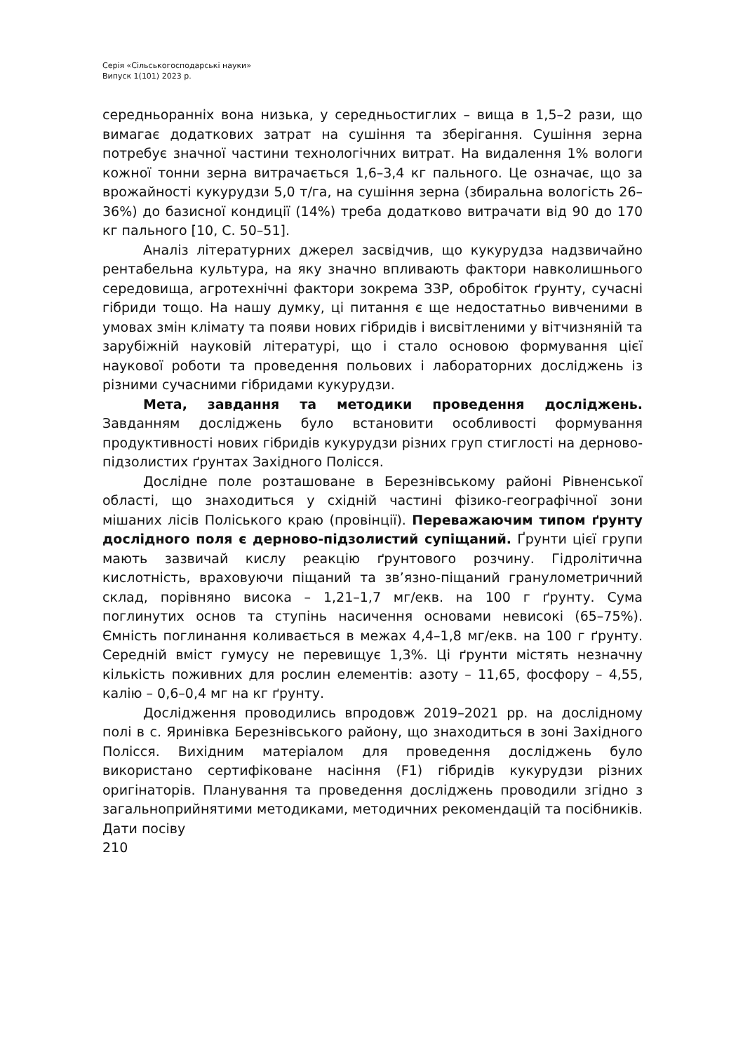Серія «Сільськогосподарські науки»
Випуск 1(101) 2023 р.
середньоранніх вона низька, у середньостиглих – вища в 1,5–2 рази, що вимагає додаткових затрат на сушіння та зберігання. Сушіння зерна потребує значної частини технологічних витрат. На видалення 1% вологи кожної тонни зерна витрачається 1,6–3,4 кг пального. Це означає, що за врожайності кукурудзи 5,0 т/га, на сушіння зерна (збиральна вологість 26–36%) до базисної кондиції (14%) треба додатково витрачати від 90 до 170 кг пального [10, С. 50–51].
Аналіз літературних джерел засвідчив, що кукурудза надзвичайно рентабельна культура, на яку значно впливають фактори навколишнього середовища, агротехнічні фактори зокрема ЗЗР, обробіток ґрунту, сучасні гібриди тощо. На нашу думку, ці питання є ще недостатньо вивченими в умовах змін клімату та появи нових гібридів і висвітленими у вітчизняній та зарубіжній науковій літературі, що і стало основою формування цієї наукової роботи та проведення польових і лабораторних досліджень із різними сучасними гібридами кукурудзи.
Мета, завдання та методики проведення досліджень. Завданням досліджень було встановити особливості формування продуктивності нових гібридів кукурудзи різних груп стиглості на дерново-підзолистих ґрунтах Західного Полісся.
Дослідне поле розташоване в Березнівському районі Рівненської області, що знаходиться у східній частині фізико-географічної зони мішаних лісів Поліського краю (провінції). Переважаючим типом ґрунту дослідного поля є дерново-підзолистий супіщаний. Ґрунти цієї групи мають зазвичай кислу реакцію ґрунтового розчину. Гідролітична кислотність, враховуючи піщаний та зв’язно-піщаний гранулометричний склад, порівняно висока – 1,21–1,7 мг/екв. на 100 г ґрунту. Сума поглинутих основ та ступінь насичення основами невисокі (65–75%). Ємність поглинання коливається в межах 4,4–1,8 мг/екв. на 100 г ґрунту. Середній вміст гумусу не перевищує 1,3%. Ці ґрунти містять незначну кількість поживних для рослин елементів: азоту – 11,65, фосфору – 4,55, калію – 0,6–0,4 мг на кг ґрунту.
Дослідження проводились впродовж 2019–2021 рр. на дослідному полі в с. Яринівка Березнівського району, що знаходиться в зоні Західного Полісся. Вихідним матеріалом для проведення досліджень було використано сертифіковане насіння (F1) гібридів кукурудзи різних оригінаторів. Планування та проведення досліджень проводили згідно з загальноприйнятими методиками, методичних рекомендацій та посібників. Дати посіву
210